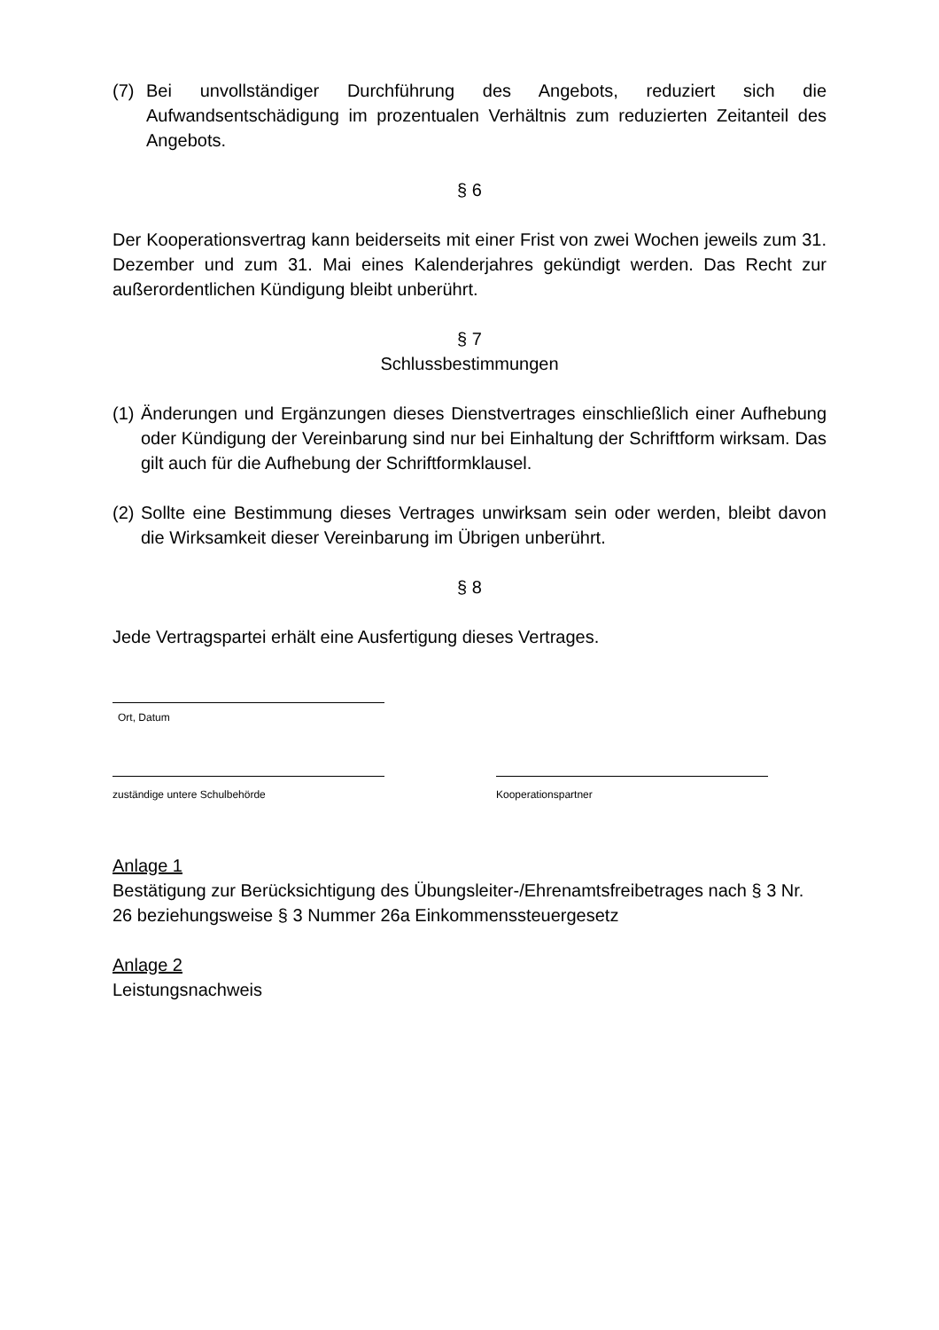(7) Bei unvollständiger Durchführung des Angebots, reduziert sich die Aufwandsentschädigung im prozentualen Verhältnis zum reduzierten Zeitanteil des Angebots.
§ 6
Der Kooperationsvertrag kann beiderseits mit einer Frist von zwei Wochen jeweils zum 31. Dezember und zum 31. Mai eines Kalenderjahres gekündigt werden. Das Recht zur außerordentlichen Kündigung bleibt unberührt.
§ 7
Schlussbestimmungen
(1) Änderungen und Ergänzungen dieses Dienstvertrages einschließlich einer Aufhebung oder Kündigung der Vereinbarung sind nur bei Einhaltung der Schriftform wirksam. Das gilt auch für die Aufhebung der Schriftformklausel.
(2) Sollte eine Bestimmung dieses Vertrages unwirksam sein oder werden, bleibt davon die Wirksamkeit dieser Vereinbarung im Übrigen unberührt.
§ 8
Jede Vertragspartei erhält eine Ausfertigung dieses Vertrages.
Ort, Datum
zuständige untere Schulbehörde Kooperationspartner
Anlage 1
Bestätigung zur Berücksichtigung des Übungsleiter-/Ehrenamtsfreibetrages nach § 3 Nr. 26 beziehungsweise § 3 Nummer 26a Einkommenssteuergesetz
Anlage 2
Leistungsnachweis